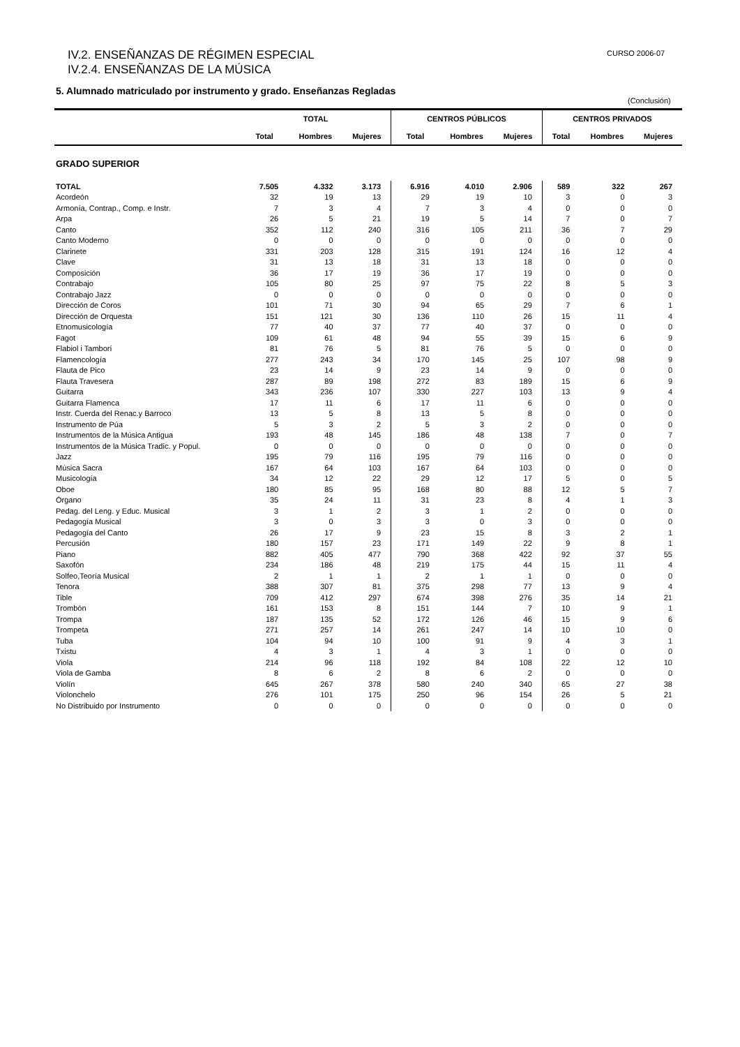IV.2. ENSEÑANZAS DE RÉGIMEN ESPECIAL
IV.2.4. ENSEÑANZAS DE LA MÚSICA
CURSO 2006-07
5. Alumnado matriculado por instrumento y grado. Enseñanzas Regladas
(Conclusión)
| | TOTAL | | | CENTROS PÚBLICOS | | | CENTROS PRIVADOS | | |
| --- | --- | --- | --- | --- | --- | --- | --- | --- | --- |
| | Total | Hombres | Mujeres | Total | Hombres | Mujeres | Total | Hombres | Mujeres |
| GRADO SUPERIOR | | | | | | | | | |
| TOTAL | 7.505 | 4.332 | 3.173 | 6.916 | 4.010 | 2.906 | 589 | 322 | 267 |
| Acordeón | 32 | 19 | 13 | 29 | 19 | 10 | 3 | 0 | 3 |
| Armonía, Contrap., Comp. e Instr. | 7 | 3 | 4 | 7 | 3 | 4 | 0 | 0 | 0 |
| Arpa | 26 | 5 | 21 | 19 | 5 | 14 | 7 | 0 | 7 |
| Canto | 352 | 112 | 240 | 316 | 105 | 211 | 36 | 7 | 29 |
| Canto Moderno | 0 | 0 | 0 | 0 | 0 | 0 | 0 | 0 | 0 |
| Clarinete | 331 | 203 | 128 | 315 | 191 | 124 | 16 | 12 | 4 |
| Clave | 31 | 13 | 18 | 31 | 13 | 18 | 0 | 0 | 0 |
| Composición | 36 | 17 | 19 | 36 | 17 | 19 | 0 | 0 | 0 |
| Contrabajo | 105 | 80 | 25 | 97 | 75 | 22 | 8 | 5 | 3 |
| Contrabajo Jazz | 0 | 0 | 0 | 0 | 0 | 0 | 0 | 0 | 0 |
| Dirección de Coros | 101 | 71 | 30 | 94 | 65 | 29 | 7 | 6 | 1 |
| Dirección de Orquesta | 151 | 121 | 30 | 136 | 110 | 26 | 15 | 11 | 4 |
| Etnomusicología | 77 | 40 | 37 | 77 | 40 | 37 | 0 | 0 | 0 |
| Fagot | 109 | 61 | 48 | 94 | 55 | 39 | 15 | 6 | 9 |
| Flabiol i Tamborí | 81 | 76 | 5 | 81 | 76 | 5 | 0 | 0 | 0 |
| Flamencología | 277 | 243 | 34 | 170 | 145 | 25 | 107 | 98 | 9 |
| Flauta de Pico | 23 | 14 | 9 | 23 | 14 | 9 | 0 | 0 | 0 |
| Flauta Travesera | 287 | 89 | 198 | 272 | 83 | 189 | 15 | 6 | 9 |
| Guitarra | 343 | 236 | 107 | 330 | 227 | 103 | 13 | 9 | 4 |
| Guitarra Flamenca | 17 | 11 | 6 | 17 | 11 | 6 | 0 | 0 | 0 |
| Instr. Cuerda del Renac.y Barroco | 13 | 5 | 8 | 13 | 5 | 8 | 0 | 0 | 0 |
| Instrumento de Púa | 5 | 3 | 2 | 5 | 3 | 2 | 0 | 0 | 0 |
| Instrumentos de la Música Antigua | 193 | 48 | 145 | 186 | 48 | 138 | 7 | 0 | 7 |
| Instrumentos de la Música Tradic. y Popul. | 0 | 0 | 0 | 0 | 0 | 0 | 0 | 0 | 0 |
| Jazz | 195 | 79 | 116 | 195 | 79 | 116 | 0 | 0 | 0 |
| Música Sacra | 167 | 64 | 103 | 167 | 64 | 103 | 0 | 0 | 0 |
| Musicología | 34 | 12 | 22 | 29 | 12 | 17 | 5 | 0 | 5 |
| Oboe | 180 | 85 | 95 | 168 | 80 | 88 | 12 | 5 | 7 |
| Órgano | 35 | 24 | 11 | 31 | 23 | 8 | 4 | 1 | 3 |
| Pedag. del Leng. y Educ. Musical | 3 | 1 | 2 | 3 | 1 | 2 | 0 | 0 | 0 |
| Pedagogía Musical | 3 | 0 | 3 | 3 | 0 | 3 | 0 | 0 | 0 |
| Pedagogía del Canto | 26 | 17 | 9 | 23 | 15 | 8 | 3 | 2 | 1 |
| Percusión | 180 | 157 | 23 | 171 | 149 | 22 | 9 | 8 | 1 |
| Piano | 882 | 405 | 477 | 790 | 368 | 422 | 92 | 37 | 55 |
| Saxofón | 234 | 186 | 48 | 219 | 175 | 44 | 15 | 11 | 4 |
| Solfeo,Teoría Musical | 2 | 1 | 1 | 2 | 1 | 1 | 0 | 0 | 0 |
| Tenora | 388 | 307 | 81 | 375 | 298 | 77 | 13 | 9 | 4 |
| Tible | 709 | 412 | 297 | 674 | 398 | 276 | 35 | 14 | 21 |
| Trombón | 161 | 153 | 8 | 151 | 144 | 7 | 10 | 9 | 1 |
| Trompa | 187 | 135 | 52 | 172 | 126 | 46 | 15 | 9 | 6 |
| Trompeta | 271 | 257 | 14 | 261 | 247 | 14 | 10 | 10 | 0 |
| Tuba | 104 | 94 | 10 | 100 | 91 | 9 | 4 | 3 | 1 |
| Txistu | 4 | 3 | 1 | 4 | 3 | 1 | 0 | 0 | 0 |
| Viola | 214 | 96 | 118 | 192 | 84 | 108 | 22 | 12 | 10 |
| Viola de Gamba | 8 | 6 | 2 | 8 | 6 | 2 | 0 | 0 | 0 |
| Violín | 645 | 267 | 378 | 580 | 240 | 340 | 65 | 27 | 38 |
| Violonchelo | 276 | 101 | 175 | 250 | 96 | 154 | 26 | 5 | 21 |
| No Distribuido por Instrumento | 0 | 0 | 0 | 0 | 0 | 0 | 0 | 0 | 0 |